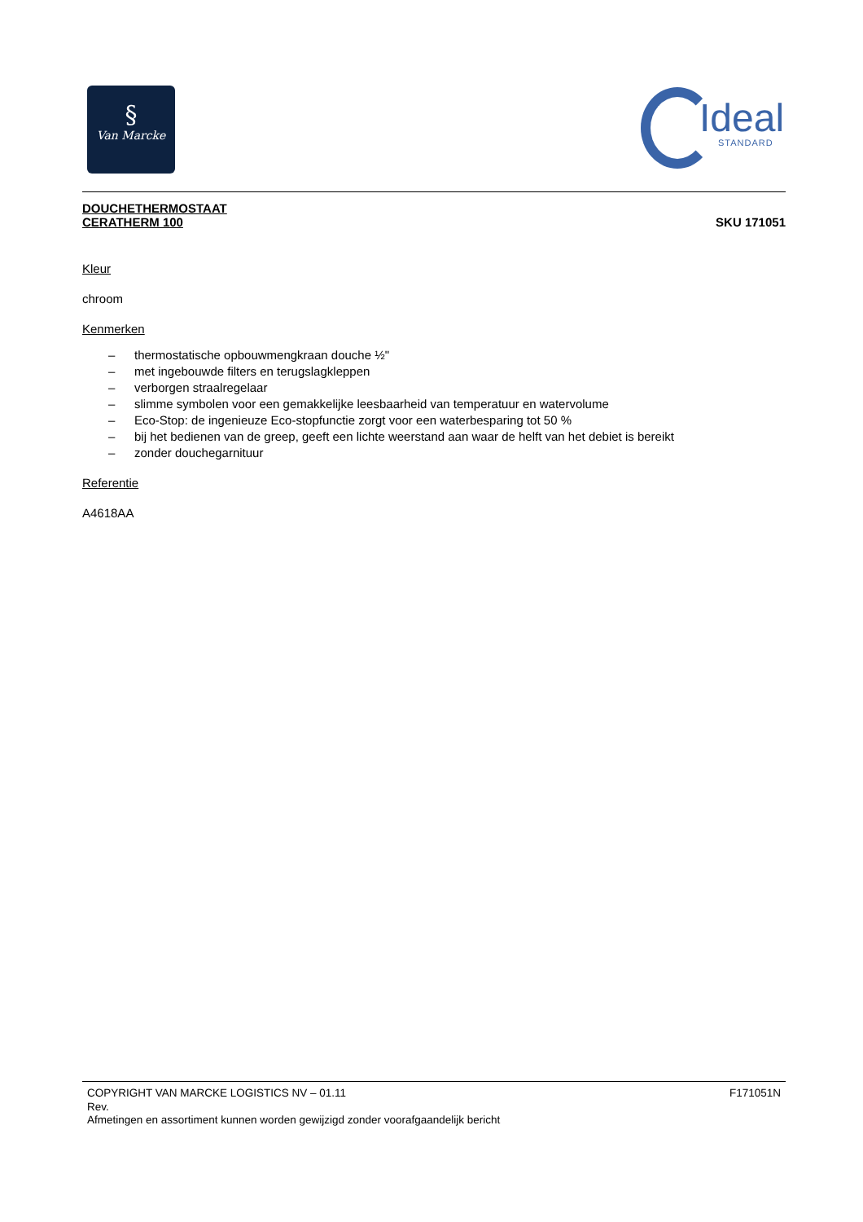§
Van Marcke
Ideal
STANDARD
DOUCHETHERMOSTAAT
CERATHERM 100
SKU 171051
Kleur
chroom
Kenmerken
– thermostatische opbouwmengkraan douche ½"
– met ingebouwde filters en terugslagkleppen
– verborgen straalregelaar
– slimme symbolen voor een gemakkelijke leesbaarheid van temperatuur en watervolume
– Eco-Stop: de ingenieuze Eco-stopfunctie zorgt voor een waterbesparing tot 50 %
– bij het bedienen van de greep, geeft een lichte weerstand aan waar de helft van het debiet is bereikt
– zonder douchegarnituur
Referentie
A4618AA
COPYRIGHT VAN MARCKE LOGISTICS NV – 01.11 F171051N
Rev.
Afmetingen en assortiment kunnen worden gewijzigd zonder voorafgaandelijk bericht